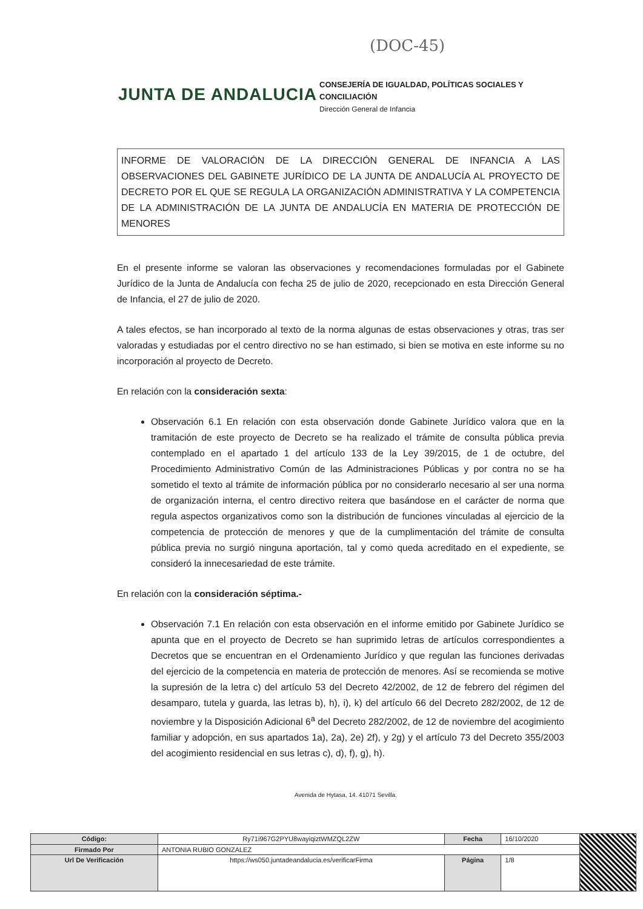(DOC-45)
JUNTA DE ANDALUCIA
CONSEJERÍA DE IGUALDAD, POLÍTICAS SOCIALES Y
CONCILIACIÓN
Dirección General de Infancia
INFORME DE VALORACIÓN DE LA DIRECCIÓN GENERAL DE INFANCIA A LAS OBSERVACIONES DEL GABINETE JURÍDICO DE LA JUNTA DE ANDALUCÍA AL PROYECTO DE DECRETO POR EL QUE SE REGULA LA ORGANIZACIÓN ADMINISTRATIVA Y LA COMPETENCIA DE LA ADMINISTRACIÓN DE LA JUNTA DE ANDALUCÍA EN MATERIA DE PROTECCIÓN DE MENORES
En el presente informe se valoran las observaciones y recomendaciones formuladas por el Gabinete Jurídico de la Junta de Andalucía con fecha 25 de julio de 2020, recepcionado en esta Dirección General de Infancia, el 27 de julio de 2020.
A tales efectos, se han incorporado al texto de la norma algunas de estas observaciones y otras, tras ser valoradas y estudiadas por el centro directivo no se han estimado, si bien se motiva en este informe su no incorporación al proyecto de Decreto.
En relación con la consideración sexta:
Observación 6.1 En relación con esta observación donde Gabinete Jurídico valora que en la tramitación de este proyecto de Decreto se ha realizado el trámite de consulta pública previa contemplado en el apartado 1 del artículo 133 de la Ley 39/2015, de 1 de octubre, del Procedimiento Administrativo Común de las Administraciones Públicas y por contra no se ha sometido el texto al trámite de información pública por no considerarlo necesario al ser una norma de organización interna, el centro directivo reitera que basándose en el carácter de norma que regula aspectos organizativos como son la distribución de funciones vinculadas al ejercicio de la competencia de protección de menores y que de la cumplimentación del trámite de consulta pública previa no surgió ninguna aportación, tal y como queda acreditado en el expediente, se consideró la innecesariedad de este trámite.
En relación con la consideración séptima.-
Observación 7.1 En relación con esta observación en el informe emitido por Gabinete Jurídico se apunta que en el proyecto de Decreto se han suprimido letras de artículos correspondientes a Decretos que se encuentran en el Ordenamiento Jurídico y que regulan las funciones derivadas del ejercicio de la competencia en materia de protección de menores. Así se recomienda se motive la supresión de la letra c) del artículo 53 del Decreto 42/2002, de 12 de febrero del régimen del desamparo, tutela y guarda, las letras b), h), i), k) del artículo 66 del Decreto 282/2002, de 12 de noviembre y la Disposición Adicional 6<sup>a</sup> del Decreto 282/2002, de 12 de noviembre del acogimiento familiar y adopción, en sus apartados 1a), 2a), 2e) 2f), y 2g) y el artículo 73 del Decreto 355/2003 del acogimiento residencial en sus letras c), d), f), g), h).
Avenida de Hytasa, 14. 41071 Sevilla.
| Código: | Ry71i967G2PYU8wayiqiztWMZQL2ZW | Fecha | 16/10/2020 | |
| Firmado Por | ANTONIA RUBIO GONZALEZ | | | |
| Url De Verificación | https://ws050.juntadeandalucia.es/verificarFirma | Página | 1/8 | |